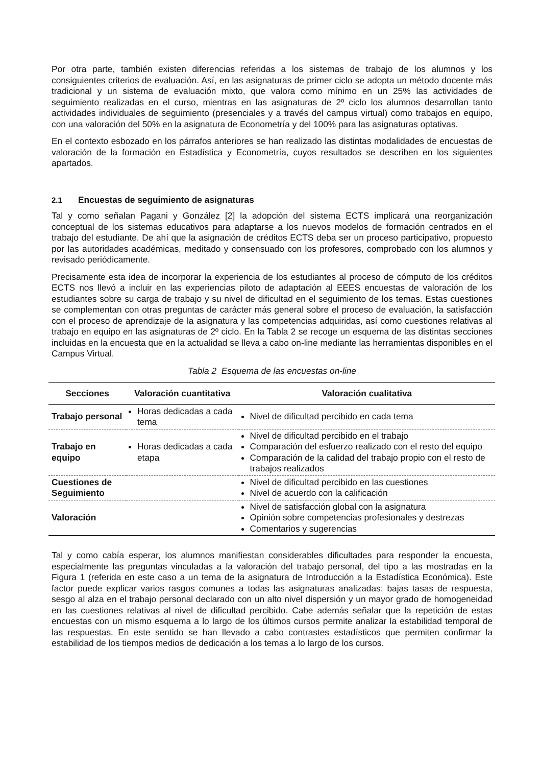Por otra parte, también existen diferencias referidas a los sistemas de trabajo de los alumnos y los consiguientes criterios de evaluación. Así, en las asignaturas de primer ciclo se adopta un método docente más tradicional y un sistema de evaluación mixto, que valora como mínimo en un 25% las actividades de seguimiento realizadas en el curso, mientras en las asignaturas de 2º ciclo los alumnos desarrollan tanto actividades individuales de seguimiento (presenciales y a través del campus virtual) como trabajos en equipo, con una valoración del 50% en la asignatura de Econometría y del 100% para las asignaturas optativas.
En el contexto esbozado en los párrafos anteriores se han realizado las distintas modalidades de encuestas de valoración de la formación en Estadística y Econometría, cuyos resultados se describen en los siguientes apartados.
2.1 Encuestas de seguimiento de asignaturas
Tal y como señalan Pagani y González [2] la adopción del sistema ECTS implicará una reorganización conceptual de los sistemas educativos para adaptarse a los nuevos modelos de formación centrados en el trabajo del estudiante. De ahí que la asignación de créditos ECTS deba ser un proceso participativo, propuesto por las autoridades académicas, meditado y consensuado con los profesores, comprobado con los alumnos y revisado periódicamente.
Precisamente esta idea de incorporar la experiencia de los estudiantes al proceso de cómputo de los créditos ECTS nos llevó a incluir en las experiencias piloto de adaptación al EEES encuestas de valoración de los estudiantes sobre su carga de trabajo y su nivel de dificultad en el seguimiento de los temas. Estas cuestiones se complementan con otras preguntas de carácter más general sobre el proceso de evaluación, la satisfacción con el proceso de aprendizaje de la asignatura y las competencias adquiridas, así como cuestiones relativas al trabajo en equipo en las asignaturas de 2º ciclo. En la Tabla 2 se recoge un esquema de las distintas secciones incluidas en la encuesta que en la actualidad se lleva a cabo on-line mediante las herramientas disponibles en el Campus Virtual.
Tabla 2 Esquema de las encuestas on-line
| Secciones | Valoración cuantitativa | Valoración cualitativa |
| --- | --- | --- |
| Trabajo personal | Horas dedicadas a cada tema | Nivel de dificultad percibido en cada tema |
| Trabajo en equipo | Horas dedicadas a cada etapa | Nivel de dificultad percibido en el trabajo Comparación del esfuerzo realizado con el resto del equipo Comparación de la calidad del trabajo propio con el resto de trabajos realizados |
| Cuestiones de Seguimiento | | Nivel de dificultad percibido en las cuestiones Nivel de acuerdo con la calificación |
| Valoración | | Nivel de satisfacción global con la asignatura Opinión sobre competencias profesionales y destrezas Comentarios y sugerencias |
Tal y como cabía esperar, los alumnos manifiestan considerables dificultades para responder la encuesta, especialmente las preguntas vinculadas a la valoración del trabajo personal, del tipo a las mostradas en la Figura 1 (referida en este caso a un tema de la asignatura de Introducción a la Estadística Económica). Este factor puede explicar varios rasgos comunes a todas las asignaturas analizadas: bajas tasas de respuesta, sesgo al alza en el trabajo personal declarado con un alto nivel dispersión y un mayor grado de homogeneidad en las cuestiones relativas al nivel de dificultad percibido. Cabe además señalar que la repetición de estas encuestas con un mismo esquema a lo largo de los últimos cursos permite analizar la estabilidad temporal de las respuestas. En este sentido se han llevado a cabo contrastes estadísticos que permiten confirmar la estabilidad de los tiempos medios de dedicación a los temas a lo largo de los cursos.